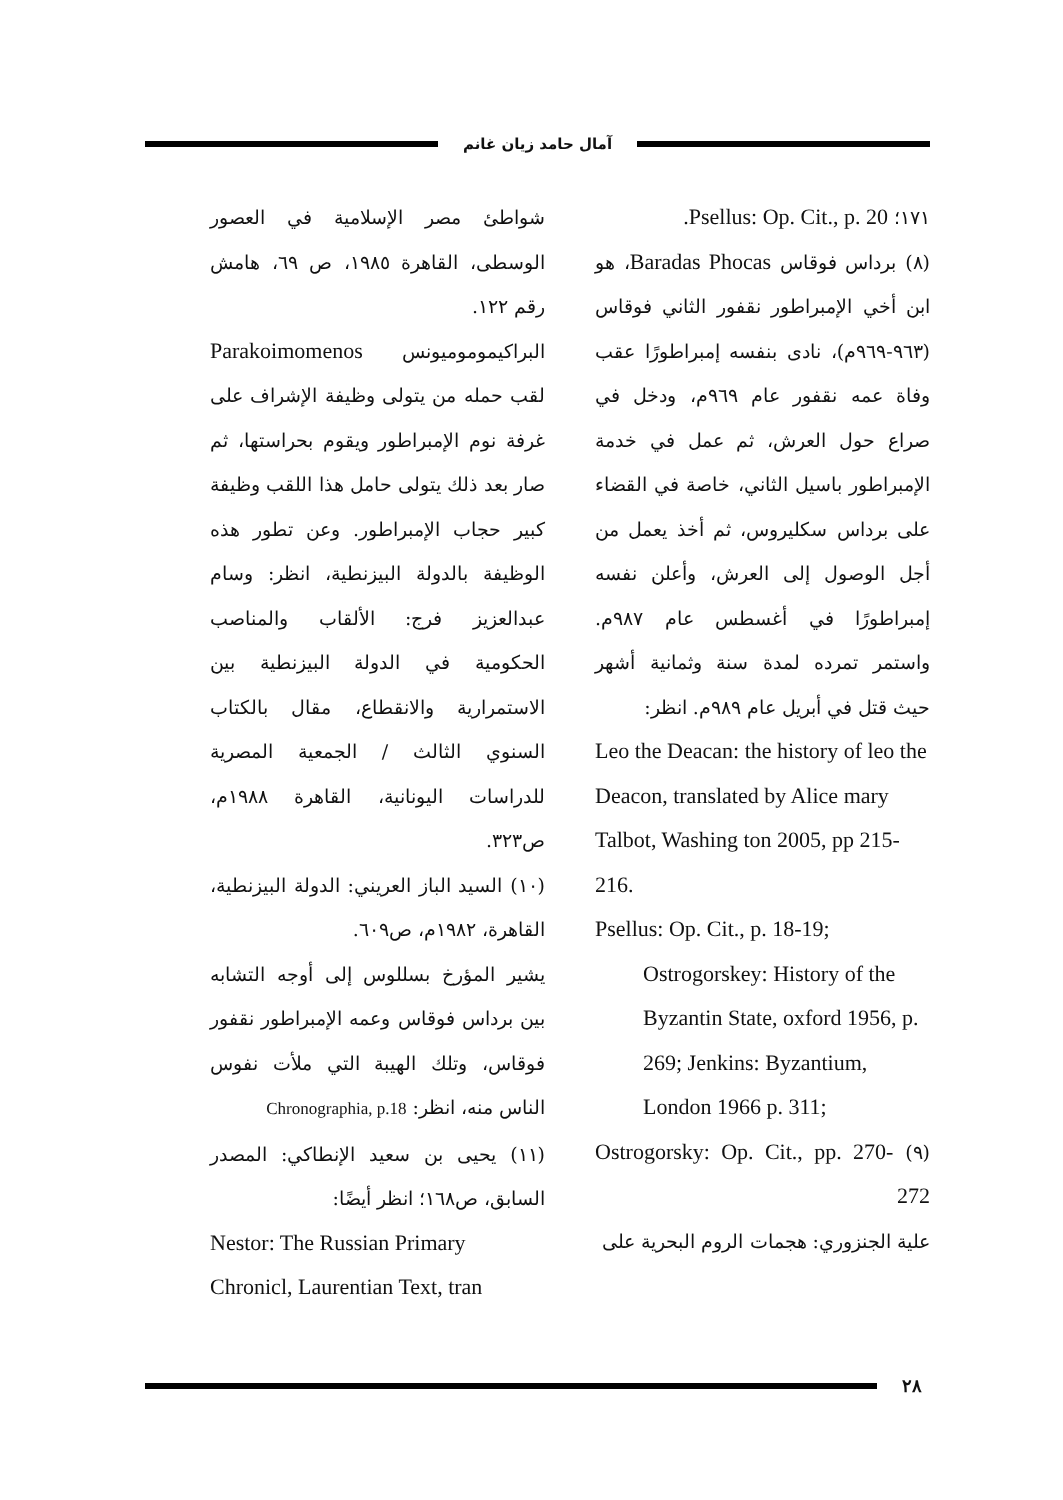آمال حامد زيان غانم
١٧١؛ Psellus: Op. Cit., p. 20.
(٨) برداس فوقاس Baradas Phocas، هو ابن أخي الإمبراطور نقفور الثاني فوقاس (٩٦٣-٩٦٩م)، نادى بنفسه إمبراطورًا عقب وفاة عمه نقفور عام ٩٦٩م، ودخل في صراع حول العرش، ثم عمل في خدمة الإمبراطور باسيل الثاني، خاصة في القضاء على برداس سكليروس، ثم أخذ يعمل من أجل الوصول إلى العرش، وأعلن نفسه إمبراطورًا في أغسطس عام ٩٨٧م. واستمر تمرده لمدة سنة وثمانية أشهر حيث قتل في أبريل عام ٩٨٩م. انظر:
Leo the Deacan: the history of leo the Deacon, translated by Alice mary Talbot, Washing ton 2005, pp 215- 216.
Psellus: Op. Cit., p. 18-19;
Ostrogorskey: History of the Byzantin State, oxford 1956, p. 269; Jenkins: Byzantium, London 1966 p. 311;
(٩) Ostrogorsky: Op. Cit., pp. 270- 272
علية الجنزوري: هجمات الروم البحرية على
شواطئ مصر الإسلامية في العصور الوسطى، القاهرة ١٩٨٥، ص ٦٩، هامش رقم ١٢٢.
البراكيموموميونس Parakoimomenos لقب حمله من يتولى وظيفة الإشراف على غرفة نوم الإمبراطور ويقوم بحراستها، ثم صار بعد ذلك يتولى حامل هذا اللقب وظيفة كبير حجاب الإمبراطور. وعن تطور هذه الوظيفة بالدولة البيزنطية، انظر: وسام عبدالعزيز فرج: الألقاب والمناصب الحكومية في الدولة البيزنطية بين الاستمرارية والانقطاع، مقال بالكتاب السنوي الثالث / الجمعية المصرية للدراسات اليونانية، القاهرة ١٩٨٨م، ص٣٢٣.
(١٠) السيد الباز العريني: الدولة البيزنطية، القاهرة، ١٩٨٢م، ص٦٠٩.
يشير المؤرخ بسللوس إلى أوجه التشابه بين برداس فوقاس وعمه الإمبراطور نقفور فوقاس، وتلك الهيبة التي ملأت نفوس الناس منه، انظر: Chronographia, p.18
(١١) يحيى بن سعيد الإنطاكي: المصدر السابق، ص١٦٨؛ انظر أيضًا:
Nestor: The Russian Primary Chronicl, Laurentian Text, tran
٢٨